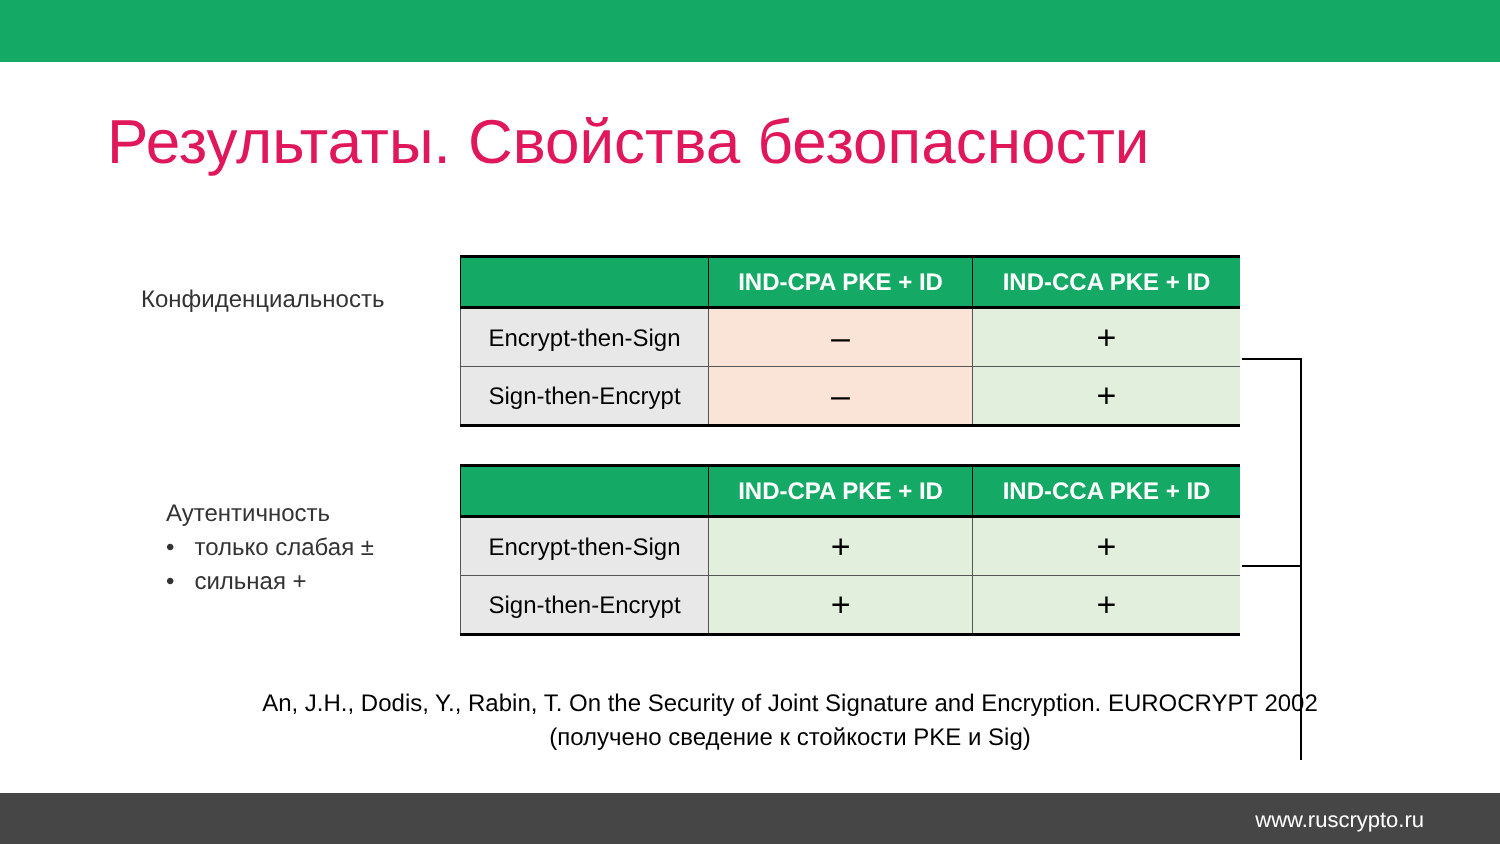Результаты. Свойства безопасности
Конфиденциальность
| | IND-CPA PKE + ID | IND-CCA PKE + ID |
| --- | --- | --- |
| Encrypt-then-Sign | – | + |
| Sign-then-Encrypt | – | + |
Аутентичность
• только слабая ±
• сильная +
| | IND-CPA PKE + ID | IND-CCA PKE + ID |
| --- | --- | --- |
| Encrypt-then-Sign | + | + |
| Sign-then-Encrypt | + | + |
An, J.H., Dodis, Y., Rabin, T. On the Security of Joint Signature and Encryption. EUROCRYPT 2002
(получено сведение к стойкости PKE и Sig)
www.ruscrypto.ru